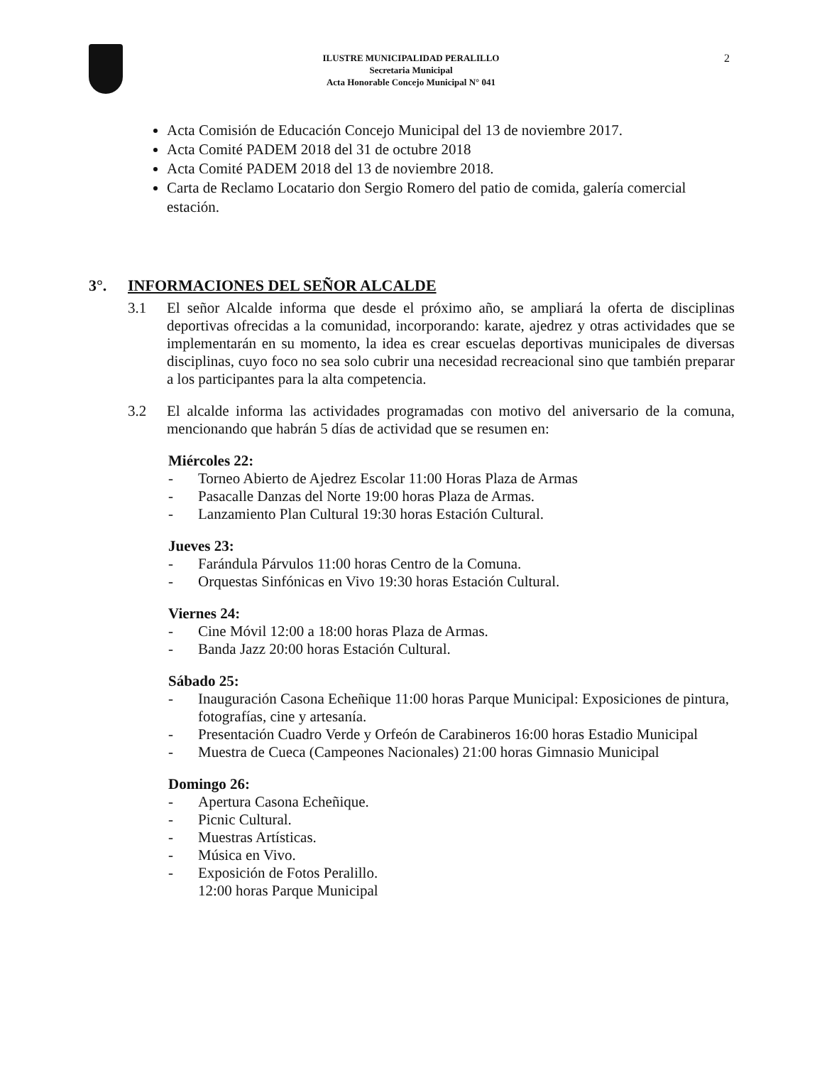ILUSTRE MUNICIPALIDAD PERALILLO
Secretaria Municipal
Acta Honorable Concejo Municipal N° 041
2
Acta Comisión de Educación Concejo Municipal del 13 de noviembre 2017.
Acta Comité PADEM 2018 del 31 de octubre 2018
Acta Comité PADEM 2018 del 13 de noviembre 2018.
Carta de Reclamo Locatario don Sergio Romero del patio de comida, galería comercial estación.
3°. INFORMACIONES DEL SEÑOR ALCALDE
3.1 El señor Alcalde informa que desde el próximo año, se ampliará la oferta de disciplinas deportivas ofrecidas a la comunidad, incorporando: karate, ajedrez y otras actividades que se implementarán en su momento, la idea es crear escuelas deportivas municipales de diversas disciplinas, cuyo foco no sea solo cubrir una necesidad recreacional sino que también preparar a los participantes para la alta competencia.
3.2 El alcalde informa las actividades programadas con motivo del aniversario de la comuna, mencionando que habrán 5 días de actividad que se resumen en:
Miércoles 22:
- Torneo Abierto de Ajedrez Escolar 11:00 Horas Plaza de Armas
- Pasacalle Danzas del Norte 19:00 horas Plaza de Armas.
- Lanzamiento Plan Cultural 19:30 horas Estación Cultural.
Jueves 23:
- Farándula Párvulos 11:00 horas Centro de la Comuna.
- Orquestas Sinfónicas en Vivo 19:30 horas Estación Cultural.
Viernes 24:
- Cine Móvil 12:00 a 18:00 horas Plaza de Armas.
- Banda Jazz 20:00 horas Estación Cultural.
Sábado 25:
- Inauguración Casona Echeñique 11:00 horas Parque Municipal: Exposiciones de pintura, fotografías, cine y artesanía.
- Presentación Cuadro Verde y Orfeón de Carabineros 16:00 horas Estadio Municipal
- Muestra de Cueca (Campeones Nacionales) 21:00 horas Gimnasio Municipal
Domingo 26:
- Apertura Casona Echeñique.
- Picnic Cultural.
- Muestras Artísticas.
- Música en Vivo.
- Exposición de Fotos Peralillo.
12:00 horas Parque Municipal